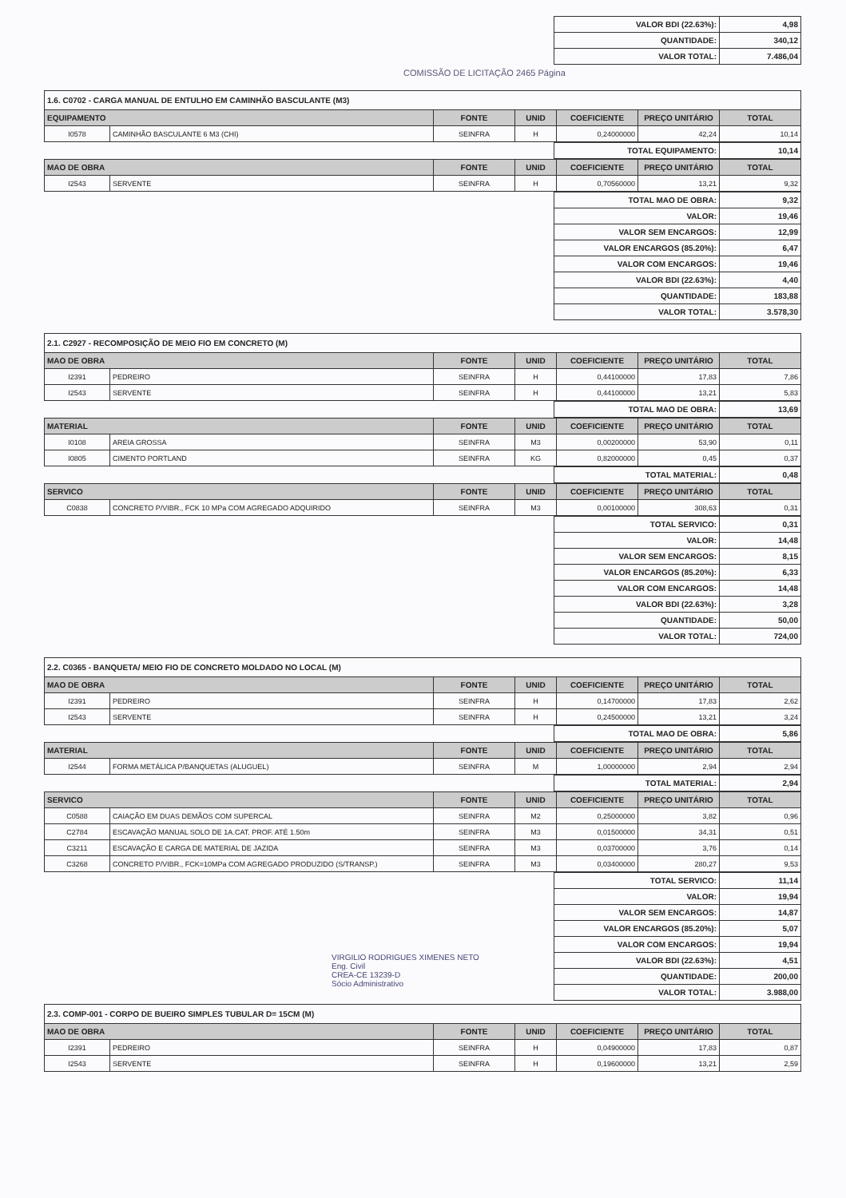| VALOR BDI (22.63%): | 4,98 |
| QUANTIDADE: | 340,12 |
| VALOR TOTAL: | 7.486,04 |
COMISSÃO DE LICITAÇÃO 2465 Página
1.6. C0702 - CARGA MANUAL DE ENTULHO EM CAMINHÃO BASCULANTE (M3)
| EQUIPAMENTO | | FONTE | UNID | COEFICIENTE | PREÇO UNITÁRIO | TOTAL |
| --- | --- | --- | --- | --- | --- | --- |
| I0578 | CAMINHÃO BASCULANTE 6 M3 (CHI) | SEINFRA | H | 0,24000000 | 42,24 | 10,14 |
| TOTAL EQUIPAMENTO: | 10,14 |
| MAO DE OBRA | | FONTE | UNID | COEFICIENTE | PREÇO UNITÁRIO | TOTAL |
| --- | --- | --- | --- | --- | --- | --- |
| I2543 | SERVENTE | SEINFRA | H | 0,70560000 | 13,21 | 9,32 |
| TOTAL MAO DE OBRA: | 9,32 |
| VALOR: | 19,46 |
| VALOR SEM ENCARGOS: | 12,99 |
| VALOR ENCARGOS (85.20%): | 6,47 |
| VALOR COM ENCARGOS: | 19,46 |
| VALOR BDI (22.63%): | 4,40 |
| QUANTIDADE: | 183,88 |
| VALOR TOTAL: | 3.578,30 |
2.1. C2927 - RECOMPOSIÇÃO DE MEIO FIO EM CONCRETO (M)
| MAO DE OBRA | | FONTE | UNID | COEFICIENTE | PREÇO UNITÁRIO | TOTAL |
| --- | --- | --- | --- | --- | --- | --- |
| I2391 | PEDREIRO | SEINFRA | H | 0,44100000 | 17,83 | 7,86 |
| I2543 | SERVENTE | SEINFRA | H | 0,44100000 | 13,21 | 5,83 |
| TOTAL MAO DE OBRA: | 13,69 |
| MATERIAL | | FONTE | UNID | COEFICIENTE | PREÇO UNITÁRIO | TOTAL |
| --- | --- | --- | --- | --- | --- | --- |
| I0108 | AREIA GROSSA | SEINFRA | M3 | 0,00200000 | 53,90 | 0,11 |
| I0805 | CIMENTO PORTLAND | SEINFRA | KG | 0,82000000 | 0,45 | 0,37 |
| TOTAL MATERIAL: | 0,48 |
| SERVICO | | FONTE | UNID | COEFICIENTE | PREÇO UNITÁRIO | TOTAL |
| --- | --- | --- | --- | --- | --- | --- |
| C0838 | CONCRETO P/VIBR., FCK 10 MPa COM AGREGADO ADQUIRIDO | SEINFRA | M3 | 0,00100000 | 308,63 | 0,31 |
| TOTAL SERVICO: | 0,31 |
| VALOR: | 14,48 |
| VALOR SEM ENCARGOS: | 8,15 |
| VALOR ENCARGOS (85.20%): | 6,33 |
| VALOR COM ENCARGOS: | 14,48 |
| VALOR BDI (22.63%): | 3,28 |
| QUANTIDADE: | 50,00 |
| VALOR TOTAL: | 724,00 |
2.2. C0365 - BANQUETA/ MEIO FIO DE CONCRETO MOLDADO NO LOCAL (M)
| MAO DE OBRA | | FONTE | UNID | COEFICIENTE | PREÇO UNITÁRIO | TOTAL |
| --- | --- | --- | --- | --- | --- | --- |
| I2391 | PEDREIRO | SEINFRA | H | 0,14700000 | 17,83 | 2,62 |
| I2543 | SERVENTE | SEINFRA | H | 0,24500000 | 13,21 | 3,24 |
| TOTAL MAO DE OBRA: | 5,86 |
| MATERIAL | | FONTE | UNID | COEFICIENTE | PREÇO UNITÁRIO | TOTAL |
| --- | --- | --- | --- | --- | --- | --- |
| I2544 | FORMA METÁLICA P/BANQUETAS (ALUGUEL) | SEINFRA | M | 1,00000000 | 2,94 | 2,94 |
| TOTAL MATERIAL: | 2,94 |
| SERVICO | | FONTE | UNID | COEFICIENTE | PREÇO UNITÁRIO | TOTAL |
| --- | --- | --- | --- | --- | --- | --- |
| C0588 | CAIAÇÃO EM DUAS DEMÃOS COM SUPERCAL | SEINFRA | M2 | 0,25000000 | 3,82 | 0,96 |
| C2784 | ESCAVAÇÃO MANUAL SOLO DE 1A.CAT. PROF. ATÉ 1.50m | SEINFRA | M3 | 0,01500000 | 34,31 | 0,51 |
| C3211 | ESCAVAÇÃO E CARGA DE MATERIAL DE JAZIDA | SEINFRA | M3 | 0,03700000 | 3,76 | 0,14 |
| C3268 | CONCRETO P/VIBR., FCK=10MPa COM AGREGADO PRODUZIDO (S/TRANSP.) | SEINFRA | M3 | 0,03400000 | 280,27 | 9,53 |
| TOTAL SERVICO: | 11,14 |
| VALOR: | 19,94 |
| VALOR SEM ENCARGOS: | 14,87 |
| VALOR ENCARGOS (85.20%): | 5,07 |
| VALOR COM ENCARGOS: | 19,94 |
| VALOR BDI (22.63%): | 4,51 |
| QUANTIDADE: | 200,00 |
| VALOR TOTAL: | 3.988,00 |
VIRGILIO RODRIGUES XIMENES NETO
Eng. Civil
CREA-CE 13239-D
Sócio Administrativo
2.3. COMP-001 - CORPO DE BUEIRO SIMPLES TUBULAR D= 15CM (M)
| MAO DE OBRA | | FONTE | UNID | COEFICIENTE | PREÇO UNITÁRIO | TOTAL |
| --- | --- | --- | --- | --- | --- | --- |
| I2391 | PEDREIRO | SEINFRA | H | 0,04900000 | 17,83 | 0,87 |
| I2543 | SERVENTE | SEINFRA | H | 0,19600000 | 13,21 | 2,59 |